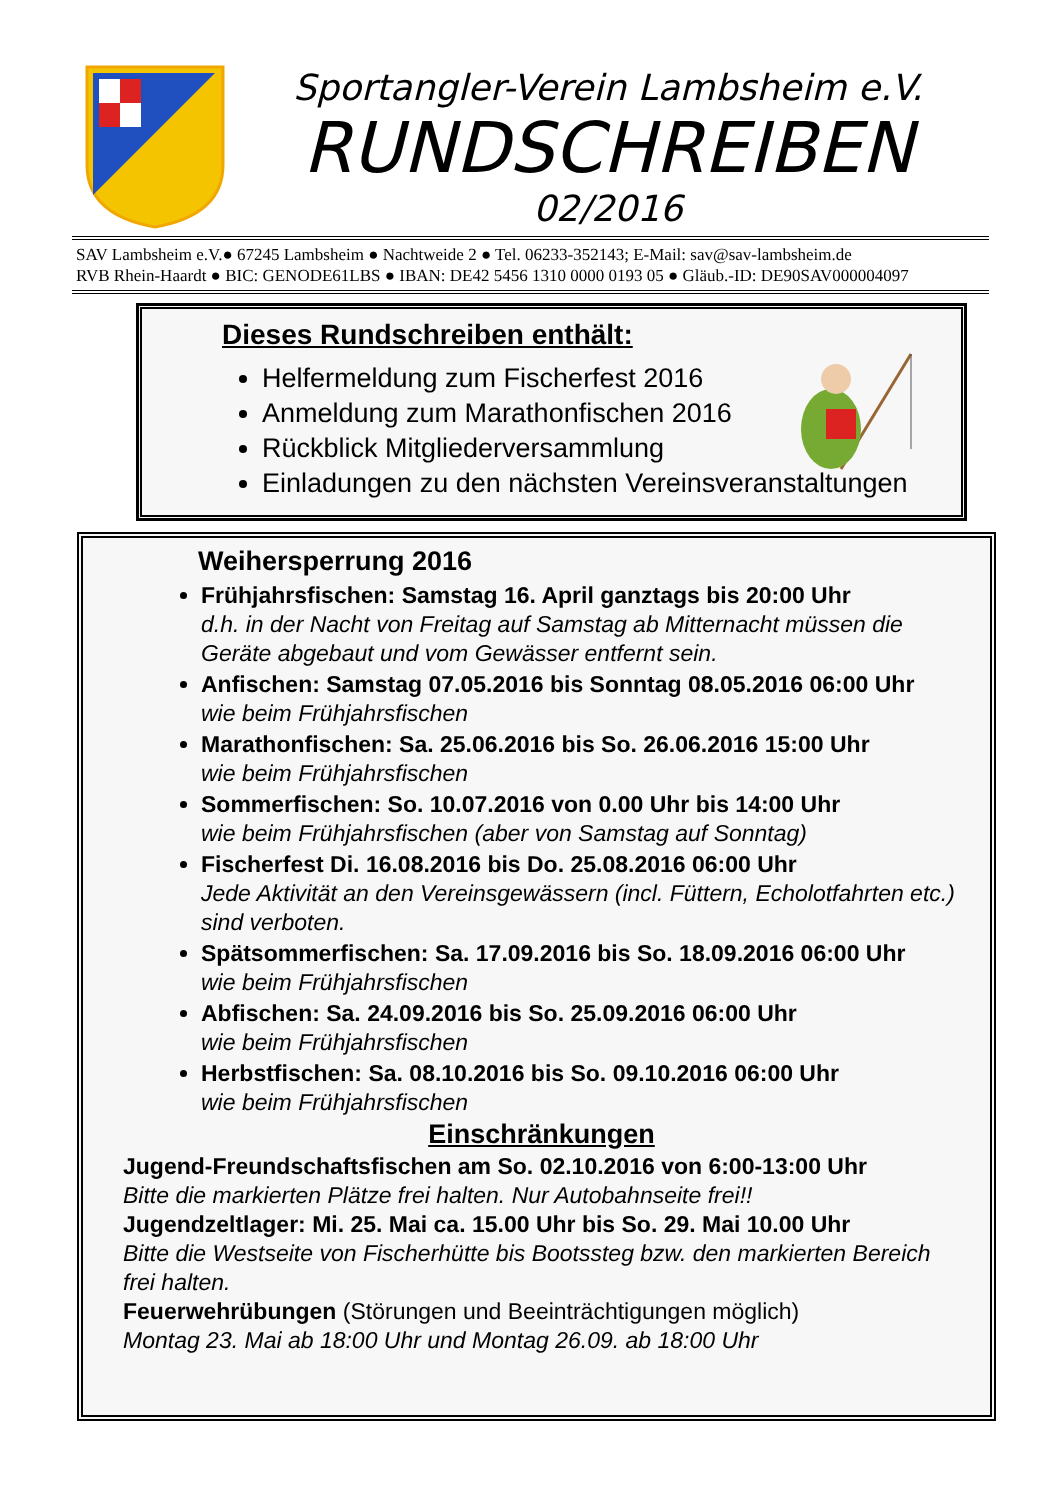Sportangler-Verein Lambsheim e.V.
RUNDSCHREIBEN
02/2016
SAV Lambsheim e.V.● 67245 Lambsheim ● Nachtweide 2 ● Tel. 06233-352143; E-Mail: sav@sav-lambsheim.de
RVB Rhein-Haardt ● BIC: GENODE61LBS ● IBAN: DE42 5456 1310 0000 0193 05 ● Gläub.-ID: DE90SAV000004097
Dieses Rundschreiben enthält:
Helfermeldung zum Fischerfest 2016
Anmeldung zum Marathonfischen 2016
Rückblick Mitgliederversammlung
Einladungen zu den nächsten Vereinsveranstaltungen
Weihersperrung 2016
Frühjahrsfischen: Samstag 16. April ganztags bis 20:00 Uhr
d.h. in der Nacht von Freitag auf Samstag ab Mitternacht müssen die Geräte abgebaut und vom Gewässer entfernt sein.
Anfischen: Samstag 07.05.2016 bis Sonntag 08.05.2016 06:00 Uhr
wie beim Frühjahrsfischen
Marathonfischen: Sa. 25.06.2016 bis So. 26.06.2016 15:00 Uhr
wie beim Frühjahrsfischen
Sommerfischen: So. 10.07.2016 von 0.00 Uhr bis 14:00 Uhr
wie beim Frühjahrsfischen (aber von Samstag auf Sonntag)
Fischerfest Di. 16.08.2016 bis Do. 25.08.2016 06:00 Uhr
Jede Aktivität an den Vereinsgewässern (incl. Füttern, Echolotfahrten etc.) sind verboten.
Spätsommerfischen: Sa. 17.09.2016 bis So. 18.09.2016 06:00 Uhr
wie beim Frühjahrsfischen
Abfischen: Sa. 24.09.2016 bis So. 25.09.2016 06:00 Uhr
wie beim Frühjahrsfischen
Herbstfischen: Sa. 08.10.2016 bis So. 09.10.2016 06:00 Uhr
wie beim Frühjahrsfischen
Einschränkungen
Jugend-Freundschaftsfischen am So. 02.10.2016 von 6:00-13:00 Uhr
Bitte die markierten Plätze frei halten. Nur Autobahnseite frei!!
Jugendzeltlager: Mi. 25. Mai ca. 15.00 Uhr bis So. 29. Mai 10.00 Uhr
Bitte die Westseite von Fischerhütte bis Bootssteg bzw. den markierten Bereich frei halten.
Feuerwehrübungen (Störungen und Beeinträchtigungen möglich)
Montag 23. Mai ab 18:00 Uhr und Montag 26.09. ab 18:00 Uhr